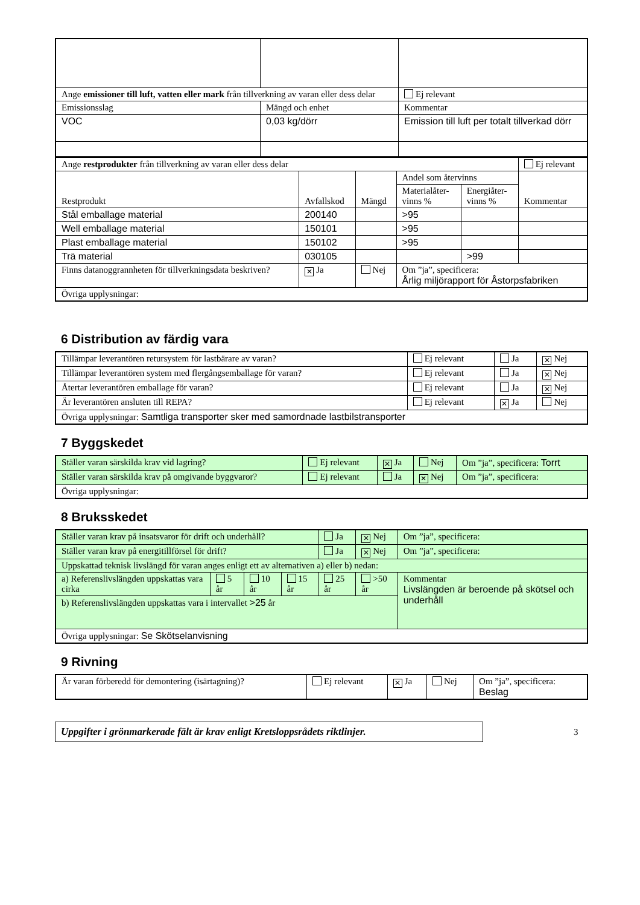| Ange emissioner till luft, vatten eller mark från tillverkning av varan eller dess delar | | Ej relevant |
| Emissionsslag | Mängd och enhet | Kommentar |
| VOC | 0,03 kg/dörr | Emission till luft per totalt tillverkad dörr |
| Ange restprodukter från tillverkning av varan eller dess delar | | | | | Ej relevant |
| Restprodukt | Avfallskod | Mängd | Andel som återvinns | | Kommentar |
| | | | Materialåter- vinns % | Energiåter- vinns % | |
| Stål emballage material | 200140 | | >95 | | |
| Well emballage material | 150101 | | >95 | | |
| Plast emballage material | 150102 | | >95 | | |
| Trä material | 030105 | | | >99 | |
| Finns datanoggrannheten för tillverkningsdata beskriven? | ✕ Ja | Nej | Om ”ja”, specificera: Årlig miljörapport för Åstorpsfabriken | | |
| Övriga upplysningar: | | | | | |
6 Distribution av färdig vara
| Tillämpar leverantören retursystem för lastbärare av varan? | Ej relevant | Ja | ✕ Nej |
| Tillämpar leverantören system med flergångsemballage för varan? | Ej relevant | Ja | ✕ Nej |
| Återtar leverantören emballage för varan? | Ej relevant | Ja | ✕ Nej |
| Är leverantören ansluten till REPA? | Ej relevant | ✕ Ja | Nej |
| Övriga upplysningar: Samtliga transporter sker med samordnade lastbilstransporter | | | |
7 Byggskedet
| Ställer varan särskilda krav vid lagring? | Ej relevant | ✕ Ja | Nej | Om ”ja”, specificera: Torrt |
| Ställer varan särskilda krav på omgivande byggvaror? | Ej relevant | Ja | ✕ Nej | Om ”ja”, specificera: |
| Övriga upplysningar: | | | | |
8 Bruksskedet
| Ställer varan krav på insatsvaror för drift och underhåll? | | | | Ja | ✕ Nej | Om ”ja”, specificera: |
| Ställer varan krav på energitillförsel för drift? | | | | Ja | ✕ Nej | Om ”ja”, specificera: |
| Uppskattad teknisk livslängd för varan anges enligt ett av alternativen a) eller b) nedan: | | | | | | |
| a) Referenslivslängden uppskattas vara cirka | 5 år | 10 år | 15 år | 25 år | >50 år | Kommentar Livslängden är beroende på skötsel och underhåll |
| b) Referenslivslängden uppskattas vara i intervallet >25 år | | | | | | |
| Övriga upplysningar: Se Skötselanvisning | | | | | | |
9 Rivning
| Är varan förberedd för demontering (isärtagning)? | Ej relevant | ✕ Ja | Nej | Om ”ja”, specificera: Beslag |
Uppgifter i grönmarkerade fält är krav enligt Kretsloppsrådets riktlinjer.
3